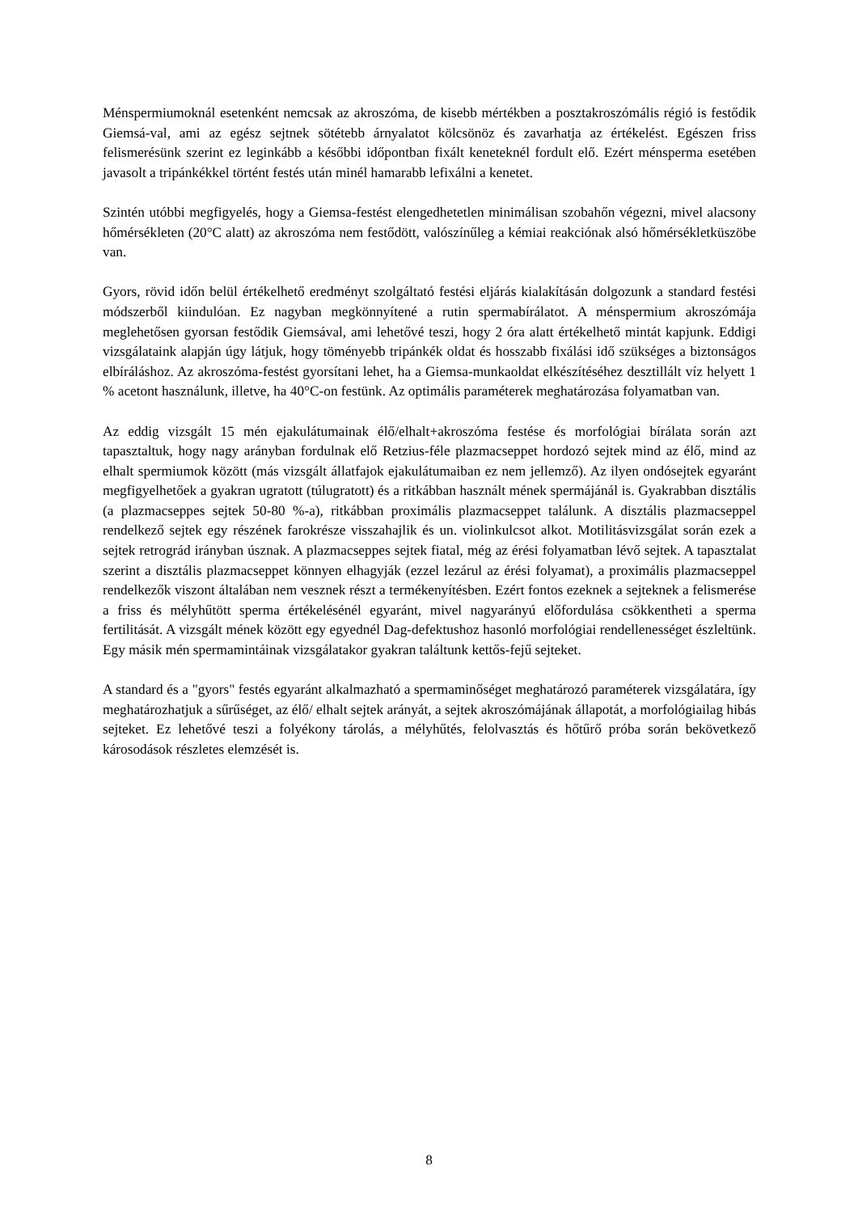Ménspermiumoknál esetenként nemcsak az akroszóma, de kisebb mértékben a posztakroszómális régió is festődik Giemsá-val, ami az egész sejtnek sötétebb árnyalatot kölcsönöz és zavarhatja az értékelést. Egészen friss felismerésünk szerint ez leginkább a későbbi időpontban fixált keneteknél fordult elő. Ezért ménsperma esetében javasolt a tripánkékkel történt festés után minél hamarabb lefixálni a kenetet.
Szintén utóbbi megfigyelés, hogy a Giemsa-festést elengedhetetlen minimálisan szobahőn végezni, mivel alacsony hőmérsékleten (20°C alatt) az akroszóma nem festődött, valószínűleg a kémiai reakciónak alsó hőmérsékletküszöbe van.
Gyors, rövid időn belül értékelhető eredményt szolgáltató festési eljárás kialakításán dolgozunk a standard festési módszerből kiindulóan. Ez nagyban megkönnyítené a rutin spermabírálatot. A ménspermium akroszómája meglehetősen gyorsan festődik Giemsával, ami lehetővé teszi, hogy 2 óra alatt értékelhető mintát kapjunk. Eddigi vizsgálataink alapján úgy látjuk, hogy töményebb tripánkék oldat és hosszabb fixálási idő szükséges a biztonságos elbíráláshoz. Az akroszóma-festést gyorsítani lehet, ha a Giemsa-munkaoldat elkészítéséhez desztillált víz helyett 1 % acetont használunk, illetve, ha 40°C-on festünk. Az optimális paraméterek meghatározása folyamatban van.
Az eddig vizsgált 15 mén ejakulátumainak élő/elhalt+akroszóma festése és morfológiai bírálata során azt tapasztaltuk, hogy nagy arányban fordulnak elő Retzius-féle plazmacseppet hordozó sejtek mind az élő, mind az elhalt spermiumok között (más vizsgált állatfajok ejakulátumaiban ez nem jellemző). Az ilyen ondósejtek egyaránt megfigyelhetőek a gyakran ugratott (túlugratott) és a ritkábban használt mének spermájánál is. Gyakrabban disztális (a plazmacseppes sejtek 50-80 %-a), ritkábban proximális plazmacseppet találunk. A disztális plazmacseppel rendelkező sejtek egy részének farokrésze visszahajlik és un. violinkulcsot alkot. Motilitásvizsgálat során ezek a sejtek retrográd irányban úsznak. A plazmacseppes sejtek fiatal, még az érési folyamatban lévő sejtek. A tapasztalat szerint a disztális plazmacseppet könnyen elhagyják (ezzel lezárul az érési folyamat), a proximális plazmacseppel rendelkezők viszont általában nem vesznek részt a termékenyítésben. Ezért fontos ezeknek a sejteknek a felismerése a friss és mélyhűtött sperma értékelésénél egyaránt, mivel nagyarányú előfordulása csökkentheti a sperma fertilitását. A vizsgált mének között egy egyednél Dag-defektushoz hasonló morfológiai rendellenességet észleltünk. Egy másik mén spermamintáinak vizsgálatakor gyakran találtunk kettős-fejű sejteket.
A standard és a "gyors" festés egyaránt alkalmazható a spermaminőséget meghatározó paraméterek vizsgálatára, így meghatározhatjuk a sűrűséget, az élő/ elhalt sejtek arányát, a sejtek akroszómájának állapotát, a morfológiailag hibás sejteket. Ez lehetővé teszi a folyékony tárolás, a mélyhűtés, felolvasztás és hőtűrő próba során bekövetkező károsodások részletes elemzését is.
8